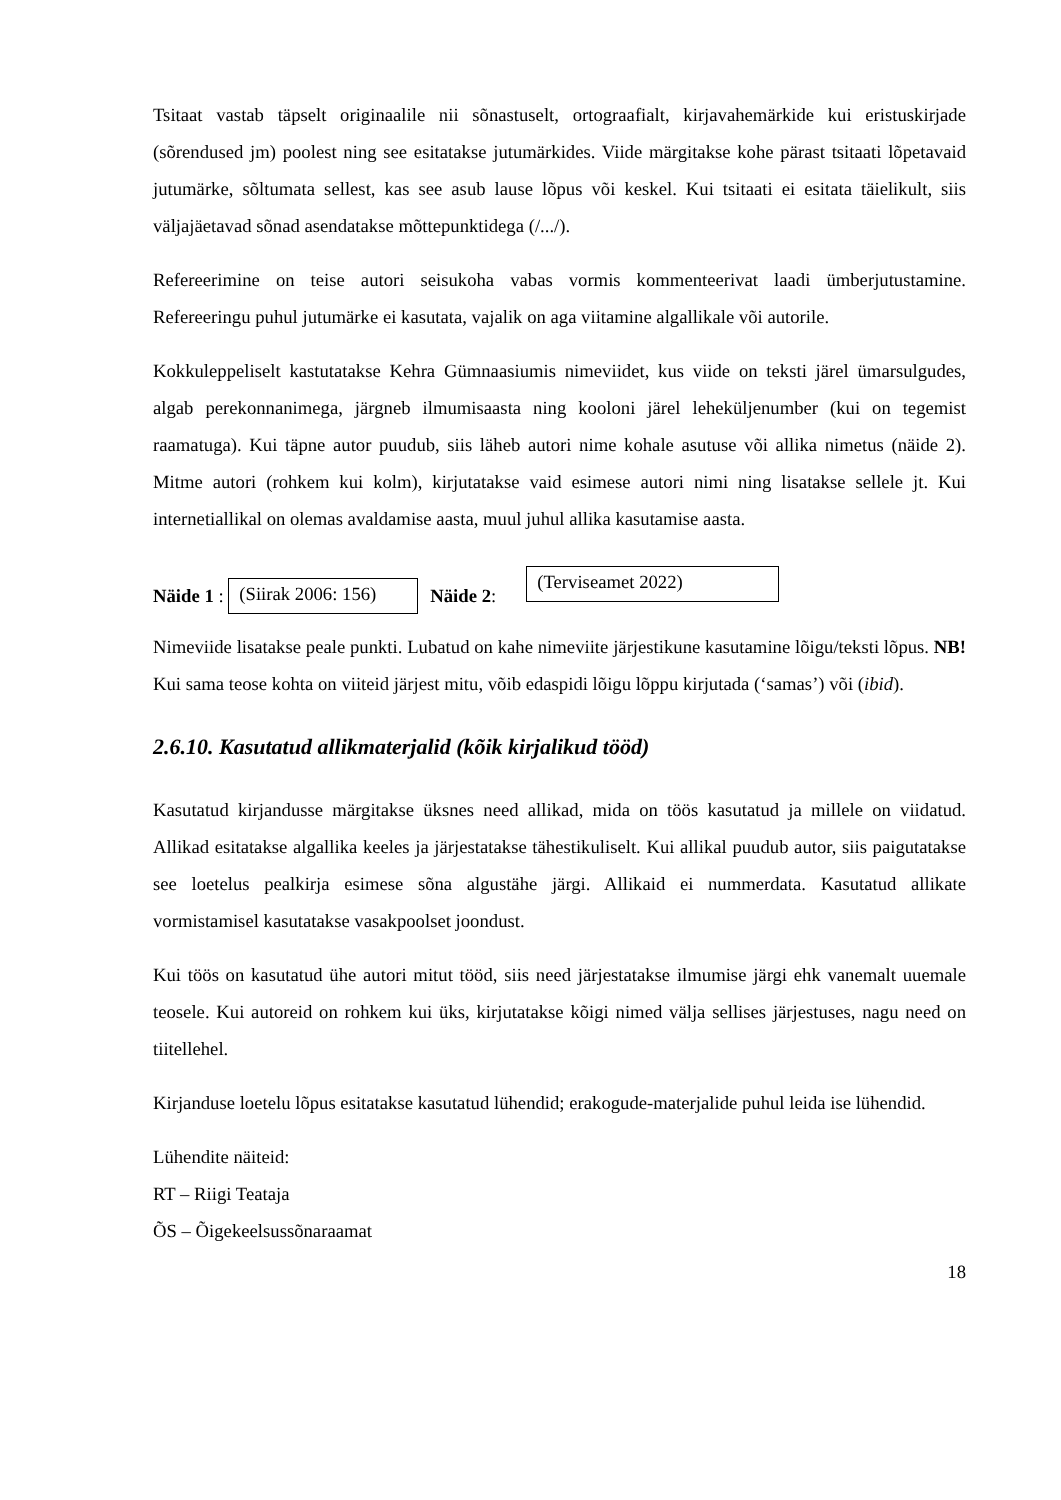Tsitaat vastab täpselt originaalile nii sõnastuselt, ortograafialt, kirjavahemärkide kui eristuskirjade (sõrendused jm) poolest ning see esitatakse jutumärkides. Viide märgitakse kohe pärast tsitaati lõpetavaid jutumärke, sõltumata sellest, kas see asub lause lõpus või keskel. Kui tsitaati ei esitata täielikult, siis väljajäetavad sõnad asendatakse mõttepunktidega (/.../).
Refereerimine on teise autori seisukoha vabas vormis kommenteerivat laadi ümberjutustamine. Refereeringu puhul jutumärke ei kasutata, vajalik on aga viitamine algallikale või autorile.
Kokkuleppeliselt kastutatakse Kehra Gümnaasiumis nimeviidet, kus viide on teksti järel ümarsulgudes, algab perekonnanimega, järgneb ilmumisaasta ning kooloni järel leheküljenumber (kui on tegemist raamatuga). Kui täpne autor puudub, siis läheb autori nime kohale asutuse või allika nimetus (näide 2). Mitme autori (rohkem kui kolm), kirjutatakse vaid esimese autori nimi ning lisatakse sellele jt. Kui internetiallikal on olemas avaldamise aasta, muul juhul allika kasutamise aasta.
Näide 1 : (Siirak 2006: 156) Näide 2: (Terviseamet 2022)
Nimeviide lisatakse peale punkti. Lubatud on kahe nimeviite järjestikune kasutamine lõigu/teksti lõpus. NB! Kui sama teose kohta on viiteid järjest mitu, võib edaspidi lõigu lõppu kirjutada (‘samas’) või (ibid).
2.6.10. Kasutatud allikmaterjalid (kõik kirjalikud tööd)
Kasutatud kirjandusse märgitakse üksnes need allikad, mida on töös kasutatud ja millele on viidatud. Allikad esitatakse algallika keeles ja järjestatakse tähestikuliselt. Kui allikal puudub autor, siis paigutatakse see loetelus pealkirja esimese sõna algustähe järgi. Allikaid ei nummerdata. Kasutatud allikate vormistamisel kasutatakse vasakpoolset joondust.
Kui töös on kasutatud ühe autori mitut tööd, siis need järjestatakse ilmumise järgi ehk vanemalt uuemale teosele. Kui autoreid on rohkem kui üks, kirjutatakse kõigi nimed välja sellises järjestuses, nagu need on tiitellehel.
Kirjanduse loetelu lõpus esitatakse kasutatud lühendid; erakogude-materjalide puhul leida ise lühendid.
Lühendite näiteid:
RT – Riigi Teataja
ÕS – Õigekeelsussõnaraamat
18